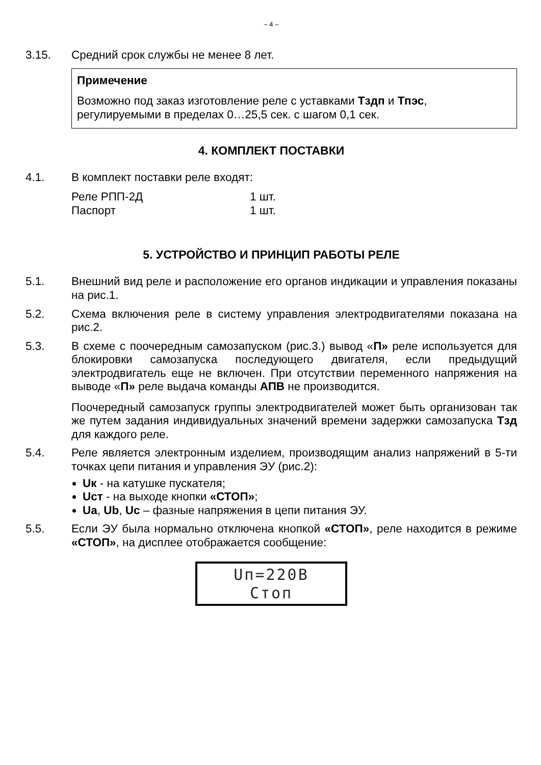– 4 –
3.15. Средний срок службы не менее 8 лет.
Примечение
Возможно под заказ изготовление реле с уставками Тздп и Тпэс, регулируемыми в пределах 0…25,5 сек. с шагом 0,1 сек.
4. КОМПЛЕКТ ПОСТАВКИ
4.1. В комплект поставки реле входят:
| Реле РПП-2Д | 1 шт. |
| Паспорт | 1 шт. |
5. УСТРОЙСТВО И ПРИНЦИП РАБОТЫ РЕЛЕ
5.1. Внешний вид реле и расположение его органов индикации и управления показаны на рис.1.
5.2. Схема включения реле в систему управления электродвигателями показана на рис.2.
5.3. В схеме с поочередным самозапуском (рис.3.) вывод «П» реле используется для блокировки самозапуска последующего двигателя, если предыдущий электродвигатель еще не включен. При отсутствии переменного напряжения на выводе «П» реле выдача команды АПВ не производится.
Поочередный самозапуск группы электродвигателей может быть организован так же путем задания индивидуальных значений времени задержки самозапуска Тзд для каждого реле.
5.4. Реле является электронным изделием, производящим анализ напряжений в 5-ти точках цепи питания и управления ЭУ (рис.2):
Uк - на катушке пускателя;
Uст - на выходе кнопки «СТОП»;
Ua, Ub, Uc – фазные напряжения в цепи питания ЭУ.
5.5. Если ЭУ была нормально отключена кнопкой «СТОП», реле находится в режиме «СТОП», на дисплее отображается сообщение:
Uп=220В
Стоп